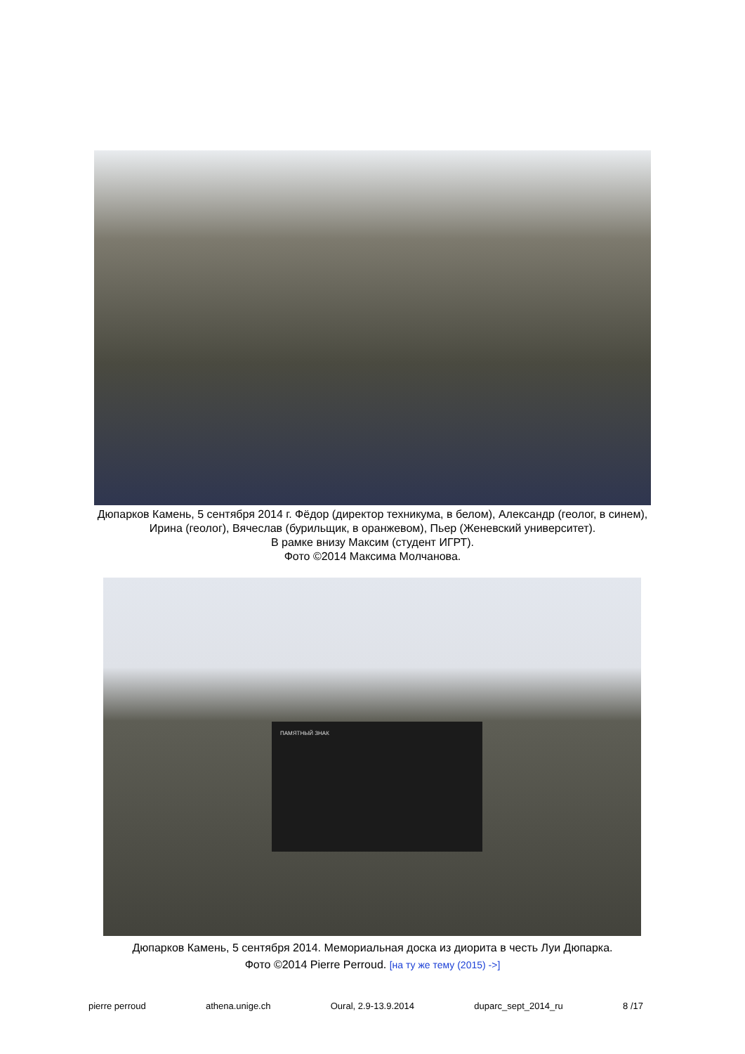Дюпарков Камень, 5 сентября 2014 г. Фёдор (директор техникума, в белом), Александр (геолог, в синем), Ирина (геолог), Вячеслав (бурильщик, в оранжевом), Пьер (Женевский университет).
В рамке внизу Максим (студент ИГРТ).
Фото ©2014 Максима Молчанова.
ПАМЯТНЫЙ ЗНАК
Дюпарков Камень, 5 сентября 2014. Мемориальная доска из диорита в честь Луи Дюпарка.
Фото ©2014 Pierre Perroud. [на ту же тему (2015) ->]
pierre perroud athena.unige.ch Oural, 2.9-13.9.2014 duparc_sept_2014_ru 8 /17